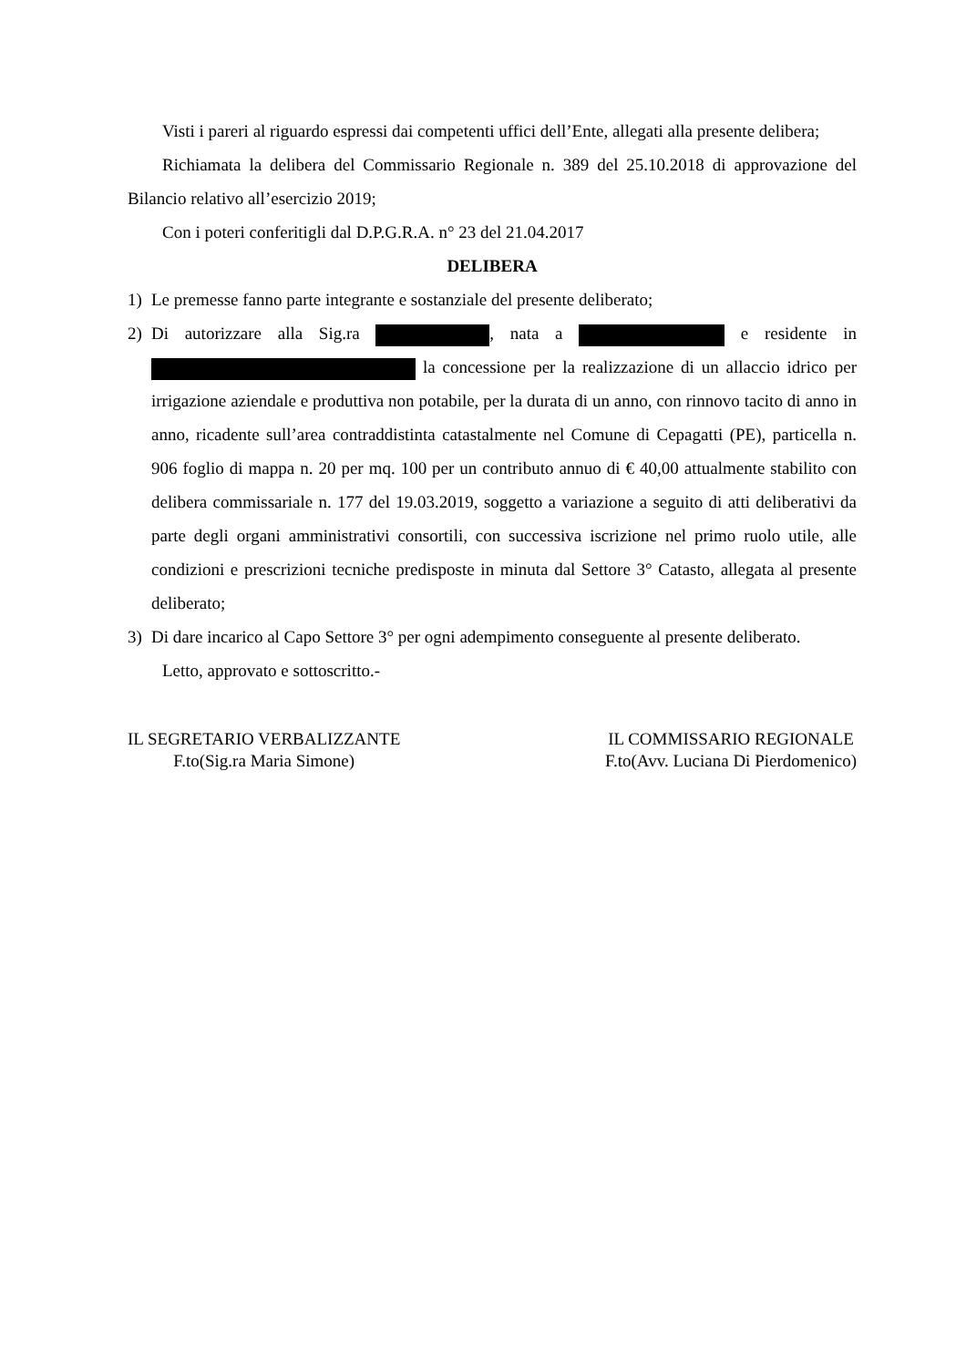Visti i pareri al riguardo espressi dai competenti uffici dell’Ente, allegati alla presente delibera;
Richiamata la delibera del Commissario Regionale n. 389 del 25.10.2018 di approvazione del Bilancio relativo all’esercizio 2019;
Con i poteri conferitigli dal D.P.G.R.A. n° 23 del 21.04.2017
DELIBERA
1) Le premesse fanno parte integrante e sostanziale del presente deliberato;
2) Di autorizzare alla Sig.ra , nata a e residente in la concessione per la realizzazione di un allaccio idrico per irrigazione aziendale e produttiva non potabile, per la durata di un anno, con rinnovo tacito di anno in anno, ricadente sull’area contraddistinta catastalmente nel Comune di Cepagatti (PE), particella n. 906 foglio di mappa n. 20 per mq. 100 per un contributo annuo di € 40,00 attualmente stabilito con delibera commissariale n. 177 del 19.03.2019, soggetto a variazione a seguito di atti deliberativi da parte degli organi amministrativi consortili, con successiva iscrizione nel primo ruolo utile, alle condizioni e prescrizioni tecniche predisposte in minuta dal Settore 3° Catasto, allegata al presente deliberato;
3) Di dare incarico al Capo Settore 3° per ogni adempimento conseguente al presente deliberato.
Letto, approvato e sottoscritto.-
IL SEGRETARIO VERBALIZZANTE
F.to(Sig.ra Maria Simone)
IL COMMISSARIO REGIONALE
F.to(Avv. Luciana Di Pierdomenico)